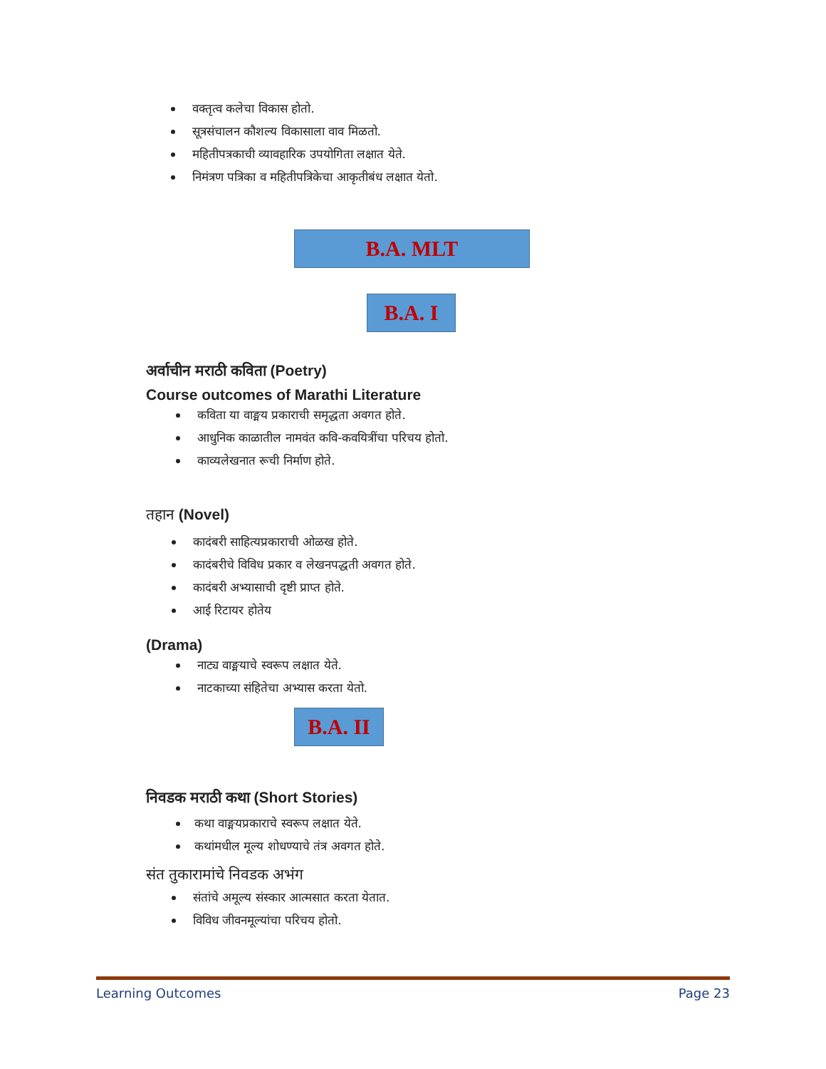वक्तृत्व कलेचा विकास होतो.
सूत्रसंचालन कौशल्य विकासाला वाव मिळतो.
महितीपत्रकाची व्यावहारिक उपयोगिता लक्षात येते.
निमंत्रण पत्रिका व महितीपत्रिकेचा आकृतीबंध लक्षात येतो.
B.A. MLT
B.A. I
अर्वाचीन मराठी कविता (Poetry)
Course outcomes of Marathi Literature
कविता या वाङ्मय प्रकाराची समृद्धता अवगत होते.
आधुनिक काळातील नामवंत कवि-कवयित्रींचा परिचय होतो.
काव्यलेखनात रूची निर्माण होते.
तहान (Novel)
कादंबरी साहित्यप्रकाराची ओळख होते.
कादंबरीचे विविध प्रकार व लेखनपद्धती अवगत होते.
कादंबरी अभ्यासाची दृष्टी प्राप्त होते.
आई रिटायर होतेय
(Drama)
नाट्य वाङ्मयाचे स्वरूप लक्षात येते.
नाटकाच्या संहितेचा अभ्यास करता येतो.
B.A. II
निवडक मराठी कथा (Short Stories)
कथा वाङ्मयप्रकाराचे स्वरूप लक्षात येते.
कथांमधील मूल्य शोधण्याचे तंत्र अवगत होते.
संत तुकारामांचे निवडक अभंग
संतांचे अमूल्य संस्कार आत्मसात करता येतात.
विविध जीवनमूल्यांचा परिचय होतो.
Learning Outcomes Page 23